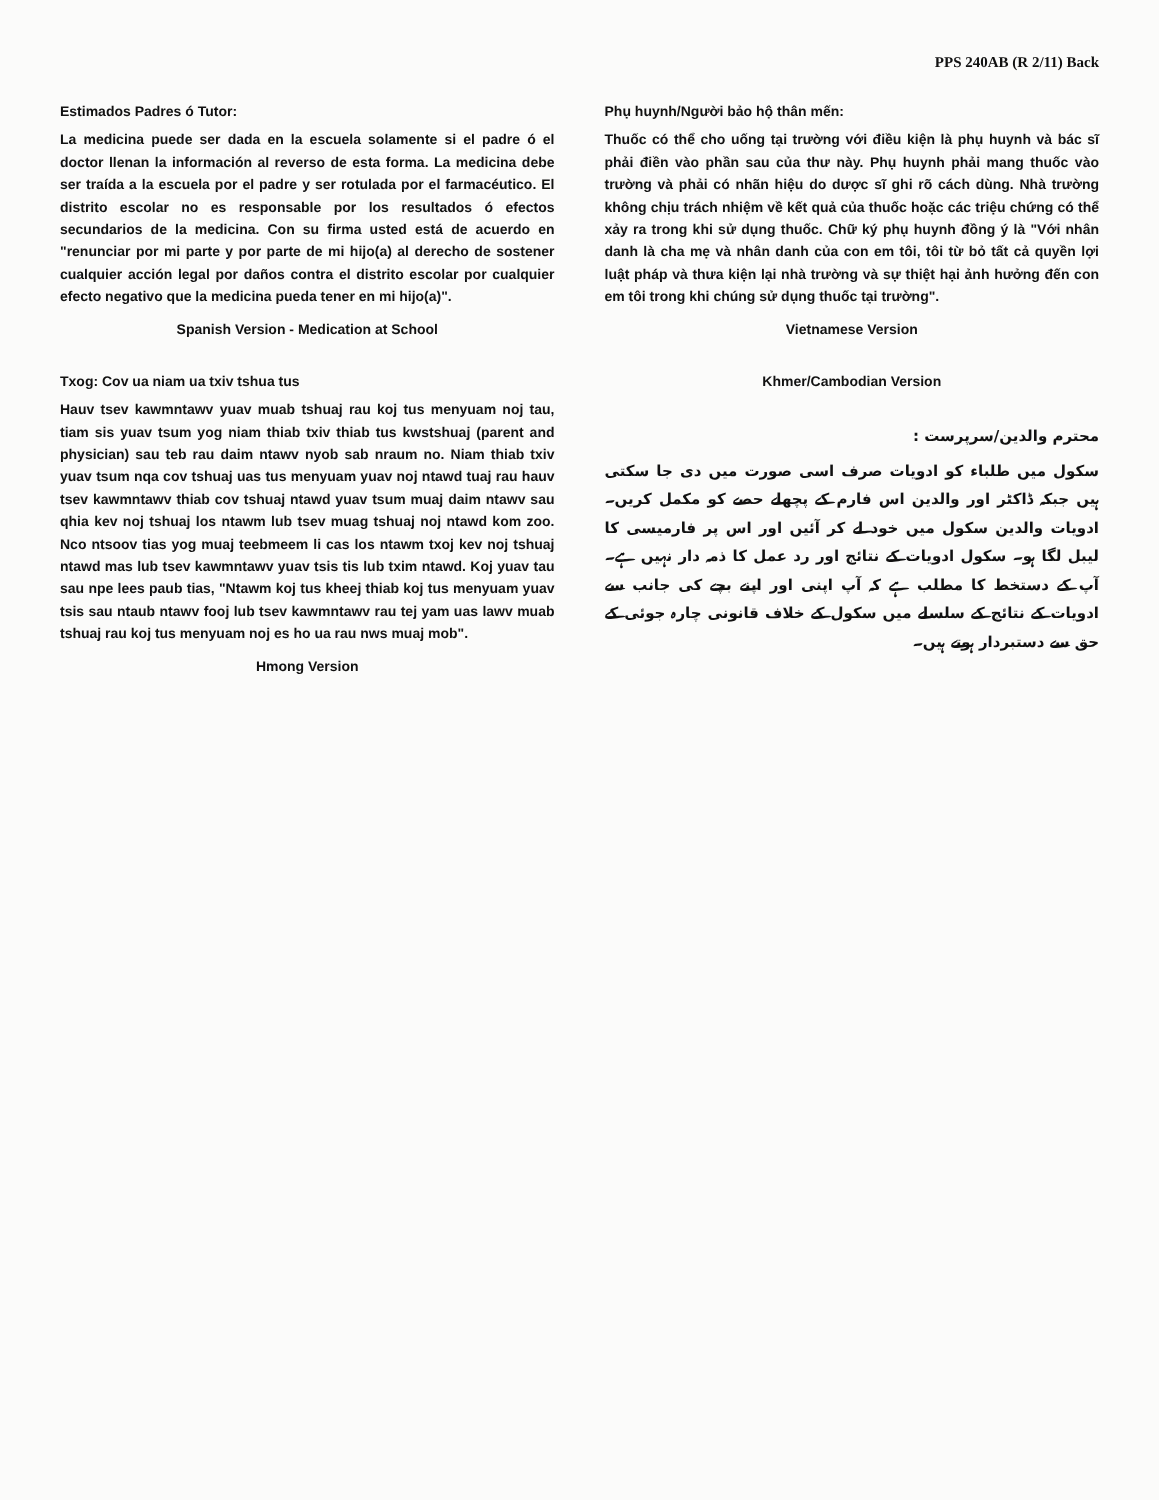PPS 240AB (R 2/11) Back
Estimados Padres ó Tutor:
La medicina puede ser dada en la escuela solamente si el padre ó el doctor llenan la información al reverso de esta forma. La medicina debe ser traída a la escuela por el padre y ser rotulada por el farmacéutico. El distrito escolar no es responsable por los resultados ó efectos secundarios de la medicina. Con su firma usted está de acuerdo en "renunciar por mi parte y por parte de mi hijo(a) al derecho de sostener cualquier acción legal por daños contra el distrito escolar por cualquier efecto negativo que la medicina pueda tener en mi hijo(a)".
Spanish Version - Medication at School
Txog: Cov ua niam ua txiv tshua tus
Hauv tsev kawmntawv yuav muab tshuaj rau koj tus menyuam noj tau, tiam sis yuav tsum yog niam thiab txiv thiab tus kwstshuaj (parent and physician) sau teb rau daim ntawv nyob sab nraum no. Niam thiab txiv yuav tsum nqa cov tshuaj uas tus menyuam yuav noj ntawd tuaj rau hauv tsev kawmntawv thiab cov tshuaj ntawd yuav tsum muaj daim ntawv sau qhia kev noj tshuaj los ntawm lub tsev muag tshuaj noj ntawd kom zoo. Nco ntsoov tias yog muaj teebmeem li cas los ntawm txoj kev noj tshuaj ntawd mas lub tsev kawmntawv yuav tsis tis lub txim ntawd. Koj yuav tau sau npe lees paub tias, "Ntawm koj tus kheej thiab koj tus menyuam yuav tsis sau ntaub ntawv fooj lub tsev kawmntawv rau tej yam uas lawv muab tshuaj rau koj tus menyuam noj es ho ua rau nws muaj mob".
Hmong Version
Phụ huynh/Người bảo hộ thân mến:
Thuốc có thể cho uống tại trường với điều kiện là phụ huynh và bác sĩ phải điền vào phần sau của thư này. Phụ huynh phải mang thuốc vào trường và phải có nhãn hiệu do dược sĩ ghi rõ cách dùng. Nhà trường không chịu trách nhiệm về kết quả của thuốc hoặc các triệu chứng có thể xảy ra trong khi sử dụng thuốc. Chữ ký phụ huynh đồng ý là "Với nhân danh là cha mẹ và nhân danh của con em tôi, tôi từ bỏ tất cả quyền lợi luật pháp và thưa kiện lại nhà trường và sự thiệt hại ảnh hưởng đến con em tôi trong khi chúng sử dụng thuốc tại trường".
Vietnamese Version
Khmer/Cambodian Version
محترم والدین/سرپرست :
سکول میں طلباء کو ادویات صرف اسی صورت میں دی جا سکتی ہیں جبکہ ڈاکٹر اور والدین اس فارم کے پچھلے حصے کو مکمل کریں۔ ادویات والدین سکول میں خود لے کر آئیں اور اس پر فارمیسی کا لیبل لگا ہو۔ سکول ادویات کے نتائج اور رد عمل کا ذمہ دار نہیں ہے۔ آپ کے دستخط کا مطلب ہے کہ آپ اپنی اور اپنے بچے کی جانب سے ادویات کے نتائج کے سلسلے میں سکول کے خلاف قانونی چارہ جوئی کے حق سے دستبردار ہوتے ہیں۔